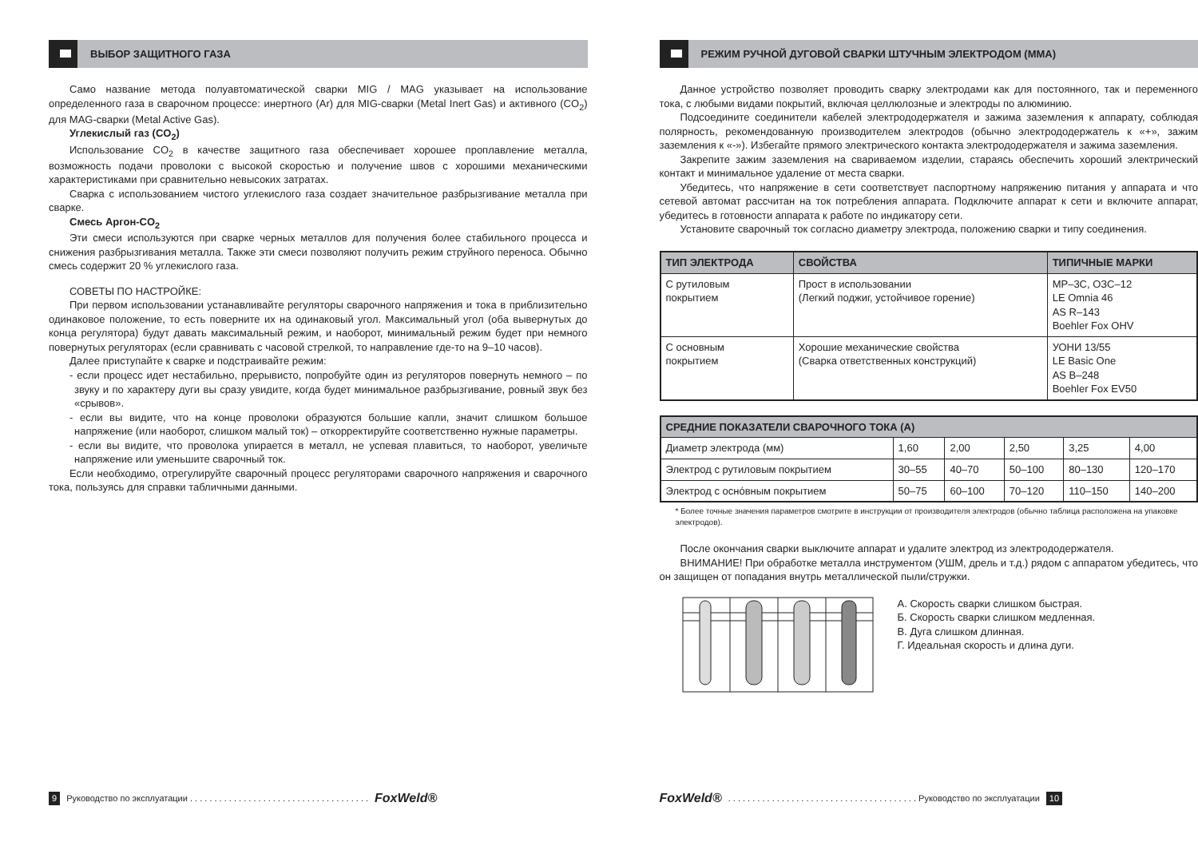ВЫБОР ЗАЩИТНОГО ГАЗА
Само название метода полуавтоматической сварки MIG / MAG указывает на использование определенного газа в сварочном процессе: инертного (Ar) для MIG-сварки (Metal Inert Gas) и активного (CO<sub>2</sub>) для MAG-сварки (Metal Active Gas).
Углекислый газ (CO<sub>2</sub>)
Использование CO<sub>2</sub> в качестве защитного газа обеспечивает хорошее проплавление металла, возможность подачи проволоки с высокой скоростью и получение швов с хорошими механическими характеристиками при сравнительно невысоких затратах.
Сварка с использованием чистого углекислого газа создает значительное разбрызгивание металла при сварке.
Смесь Аргон-CO<sub>2</sub>
Эти смеси используются при сварке черных металлов для получения более стабильного процесса и снижения разбрызгивания металла. Также эти смеси позволяют получить режим струйного переноса. Обычно смесь содержит 20 % углекислого газа.
СОВЕТЫ ПО НАСТРОЙКЕ:
При первом использовании устанавливайте регуляторы сварочного напряжения и тока в приблизительно одинаковое положение, то есть поверните их на одинаковый угол. Максимальный угол (оба вывернутых до конца регулятора) будут давать максимальный режим, и наоборот, минимальный режим будет при немного повернутых регуляторах (если сравнивать с часовой стрелкой, то направление где-то на 9–10 часов).
Далее приступайте к сварке и подстраивайте режим:
- если процесс идет нестабильно, прерывисто, попробуйте один из регуляторов повернуть немного – по звуку и по характеру дуги вы сразу увидите, когда будет минимальное разбрызгивание, ровный звук без «срывов».
- если вы видите, что на конце проволоки образуются большие капли, значит слишком большое напряжение (или наоборот, слишком малый ток) – откорректируйте соответственно нужные параметры.
- если вы видите, что проволока упирается в металл, не успевая плавиться, то наоборот, увеличьте напряжение или уменьшите сварочный ток.
Если необходимо, отрегулируйте сварочный процесс регуляторами сварочного напряжения и сварочного тока, пользуясь для справки табличными данными.
9 Руководство по эксплуатации . . . . . . . . . . . . . . . . . . . . . . . . . . . . . . . . . . . . . FoxWeld®
РЕЖИМ РУЧНОЙ ДУГОВОЙ СВАРКИ ШТУЧНЫМ ЭЛЕКТРОДОМ (MMA)
Данное устройство позволяет проводить сварку электродами как для постоянного, так и переменного тока, с любыми видами покрытий, включая целлюлозные и электроды по алюминию.
Подсоедините соединители кабелей электрододержателя и зажима заземления к аппарату, соблюдая полярность, рекомендованную производителем электродов (обычно электрододержатель к «+», зажим заземления к «-»). Избегайте прямого электрического контакта электрододержателя и зажима заземления.
Закрепите зажим заземления на свариваемом изделии, стараясь обеспечить хороший электрический контакт и минимальное удаление от места сварки.
Убедитесь, что напряжение в сети соответствует паспортному напряжению питания у аппарата и что сетевой автомат рассчитан на ток потребления аппарата. Подключите аппарат к сети и включите аппарат, убедитесь в готовности аппарата к работе по индикатору сети.
Установите сварочный ток согласно диаметру электрода, положению сварки и типу соединения.
| ТИП ЭЛЕКТРОДА | СВОЙСТВА | ТИПИЧНЫЕ МАРКИ |
| --- | --- | --- |
| С рутиловым покрытием | Прост в использовании (Легкий поджиг, устойчивое горение) | МР–3С, ОЗС–12 LE Omnia 46 AS R–143 Boehler Fox OHV |
| С основным покрытием | Хорошие механические свойства (Сварка ответственных конструкций) | УОНИ 13/55 LE Basic One AS B–248 Boehler Fox EV50 |
| СРЕДНИЕ ПОКАЗАТЕЛИ СВАРОЧНОГО ТОКА (А) | | | | | |
| --- | --- | --- | --- | --- | --- |
| Диаметр электрода (мм) | 1,60 | 2,00 | 2,50 | 3,25 | 4,00 |
| Электрод с рутиловым покрытием | 30–55 | 40–70 | 50–100 | 80–130 | 120–170 |
| Электрод с осно́вным покрытием | 50–75 | 60–100 | 70–120 | 110–150 | 140–200 |
* Более точные значения параметров смотрите в инструкции от производителя электродов (обычно таблица расположена на упаковке электродов).
После окончания сварки выключите аппарат и удалите электрод из электрододержателя.
ВНИМАНИЕ! При обработке металла инструментом (УШМ, дрель и т.д.) рядом с аппаратом убедитесь, что он защищен от попадания внутрь металлической пыли/стружки.
А. Скорость сварки слишком быстрая.
Б. Скорость сварки слишком медленная.
В. Дуга слишком длинная.
Г. Идеальная скорость и длина дуги.
FoxWeld®. . . . . . . . . . . . . . . . . . . . . . . . . . . . . . . . . . . . . . . Руководство по эксплуатации 10